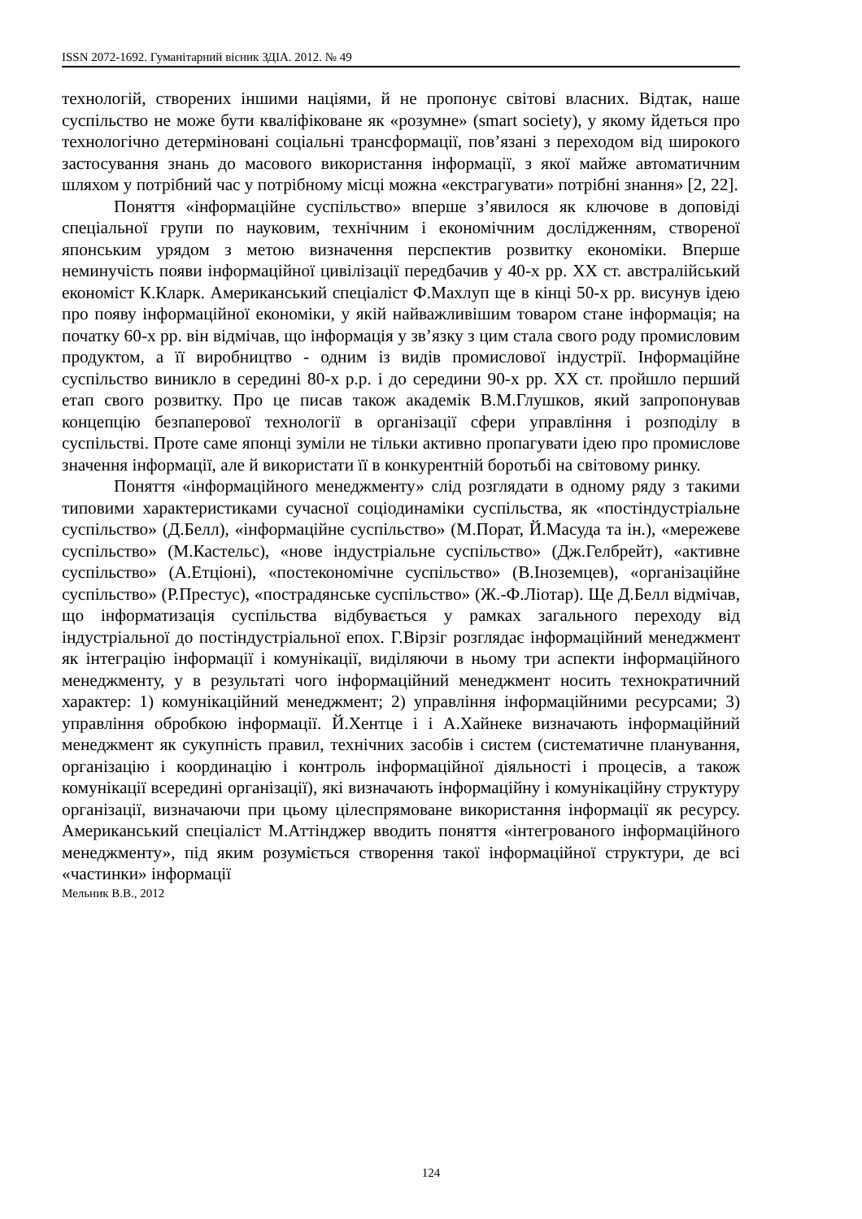ISSN 2072-1692. Гуманітарний вісник ЗДІА. 2012. № 49
технологій, створених іншими націями, й не пропонує світові власних. Відтак, наше суспільство не може бути кваліфіковане як «розумне» (smart society), у якому йдеться про технологічно детерміновані соціальні трансформації, пов’язані з переходом від широкого застосування знань до масового використання інформації, з якої майже автоматичним шляхом у потрібний час у потрібному місці можна «екстрагувати» потрібні знання» [2, 22].
Поняття «інформаційне суспільство» вперше з’явилося як ключове в доповіді спеціальної групи по науковим, технічним і економічним дослідженням, створеної японським урядом з метою визначення перспектив розвитку економіки. Вперше неминучість появи інформаційної цивілізації передбачив у 40-х рр. ХХ ст. австралійський економіст К.Кларк. Американський спеціаліст Ф.Махлуп ще в кінці 50-х рр. висунув ідею про появу інформаційної економіки, у якій найважливішим товаром стане інформація; на початку 60-х рр. він відмічав, що інформація у зв’язку з цим стала свого роду промисловим продуктом, а її виробництво - одним із видів промислової індустрії. Інформаційне суспільство виникло в середині 80-х р.р. і до середини 90-х рр. ХХ ст. пройшло перший етап свого розвитку. Про це писав також академік В.М.Глушков, який запропонував концепцію безпаперової технології в організації сфери управління і розподілу в суспільстві. Проте саме японці зуміли не тільки активно пропагувати ідею про промислове значення інформації, але й використати її в конкурентній боротьбі на світовому ринку.
Поняття «інформаційного менеджменту» слід розглядати в одному ряду з такими типовими характеристиками сучасної соціодинаміки суспільства, як «постіндустріальне суспільство» (Д.Белл), «інформаційне суспільство» (М.Порат, Й.Масуда та ін.), «мережеве суспільство» (М.Кастельс), «нове індустріальне суспільство» (Дж.Гелбрейт), «активне суспільство» (А.Етціоні), «постекономічне суспільство» (В.Іноземцев), «організаційне суспільство» (Р.Престус), «пострадянське суспільство» (Ж.-Ф.Ліотар). Ще Д.Белл відмічав, що інформатизація суспільства відбувається у рамках загального переходу від індустріальної до постіндустріальної епох. Г.Вірзіг розглядає інформаційний менеджмент як інтеграцію інформації і комунікації, виділяючи в ньому три аспекти інформаційного менеджменту, у в результаті чого інформаційний менеджмент носить технократичний характер: 1) комунікаційний менеджмент; 2) управління інформаційними ресурсами; 3) управління обробкою інформації. Й.Хентце і і А.Хайнеке визначають інформаційний менеджмент як сукупність правил, технічних засобів і систем (систематичне планування, організацію і координацію і контроль інформаційної діяльності і процесів, а також комунікації всередині організації), які визначають інформаційну і комунікаційну структуру організації, визначаючи при цьому цілеспрямоване використання інформації як ресурсу. Американський спеціаліст М.Аттінджер вводить поняття «інтегрованого інформаційного менеджменту», під яким розуміється створення такої інформаційної структури, де всі «частинки» інформації
Мельник В.В., 2012
124